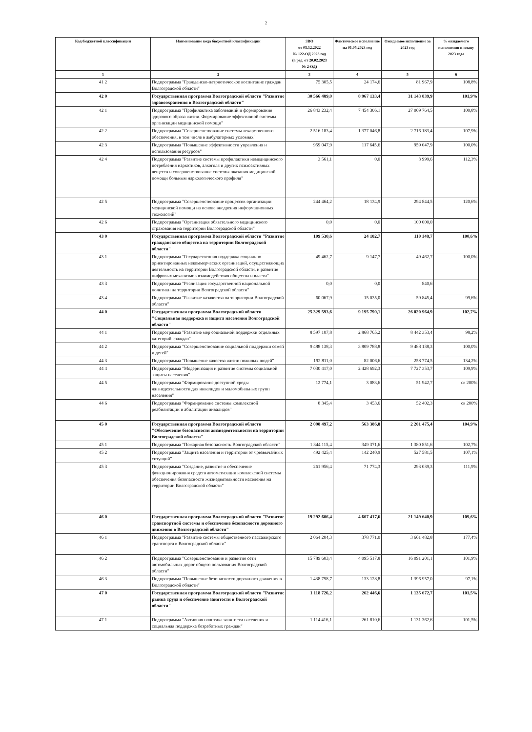2
| Код бюджетной классификации | Наименование кода бюджетной классификации | ЗВО от 05.12.2022 № 122-ОД 2023 год (в ред. от 20.02.2023 № 2-ОД) | Фактическое исполнение на 01.05.2023 год | Ожидаемое исполнение за 2023 год | % ожидаемого исполнения к плану 2023 года |
| --- | --- | --- | --- | --- | --- |
| 1 | 2 | 3 | 4 | 5 | 6 |
| 41 2 | Подпрограмма "Гражданско-патриотическое воспитание граждан Волгоградской области" | 75 305,5 | 24 174,6 | 81 967,9 | 108,8% |
| 42 0 | Государственная программа Волгоградской области "Развитие здравоохранения в Волгоградской области" | 30 566 489,0 | 8 967 133,4 | 31 143 839,9 | 101,9% |
| 42 1 | Подпрограмма "Профилактика заболеваний и формирование здорового образа жизни. Формирование эффективной системы организации медицинской помощи" | 26 843 232,4 | 7 454 306,1 | 27 069 764,5 | 100,8% |
| 42 2 | Подпрограмма "Совершенствование системы лекарственного обеспечения, в том числе в амбулаторных условиях" | 2 516 183,4 | 1 377 046,8 | 2 716 183,4 | 107,9% |
| 42 3 | Подпрограмма "Повышение эффективности управления и использования ресурсов" | 959 047,9 | 117 645,6 | 959 047,9 | 100,0% |
| 42 4 | Подпрограмма "Развитие системы профилактики немедицинского потребления наркотиков, алкоголя и других психоактивных веществ и совершенствование системы оказания медицинской помощи больным наркологического профиля" | 3 561,1 | 0,0 | 3 999,6 | 112,3% |
| 42 5 | Подпрограмма "Совершенствование процессов организации медицинской помощи на основе внедрения информационных технологий" | 244 464,2 | 18 134,9 | 294 844,5 | 120,6% |
| 42 6 | Подпрограмма "Организация обязательного медицинского страхования на территории Волгоградской области" | 0,0 | 0,0 | 100 000,0 | |
| 43 0 | Государственная программа Волгоградской области "Развитие гражданского общества на территории Волгоградской области" | 109 530,6 | 24 182,7 | 110 148,7 | 100,6% |
| 43 1 | Подпрограмма "Государственная поддержка социально ориентированных некоммерческих организаций, осуществляющих деятельность на территории Волгоградской области, и развитие цифровых механизмов взаимодействия общества и власти" | 49 462,7 | 9 147,7 | 49 462,7 | 100,0% |
| 43 3 | Подпрограмма "Реализация государственной национальной политики на территории Волгоградской области" | 0,0 | 0,0 | 840,6 | |
| 43 4 | Подпрограмма "Развитие казачества на территории Волгоградской области" | 60 067,9 | 15 035,0 | 59 845,4 | 99,6% |
| 44 0 | Государственная программа Волгоградской области "Социальная поддержка и защита населения Волгоградской области" | 25 329 593,6 | 9 195 790,1 | 26 020 964,9 | 102,7% |
| 44 1 | Подпрограмма "Развитие мер социальной поддержки отдельных категорий граждан" | 8 597 107,8 | 2 868 765,2 | 8 442 353,4 | 98,2% |
| 44 2 | Подпрограмма "Совершенствование социальной поддержки семей и детей" | 9 488 138,3 | 3 809 788,8 | 9 488 138,3 | 100,0% |
| 44 3 | Подпрограмма "Повышение качества жизни пожилых людей" | 192 811,0 | 82 006,6 | 258 774,5 | 134,2% |
| 44 4 | Подпрограмма "Модернизация и развитие системы социальной защиты населения" | 7 030 417,0 | 2 428 692,3 | 7 727 353,7 | 109,9% |
| 44 5 | Подпрограмма "Формирование доступной среды жизнедеятельности для инвалидов и маломобильных групп населения" | 12 774,1 | 3 083,6 | 51 942,7 | св 200% |
| 44 6 | Подпрограмма "Формирование системы комплексной реабилитации и абилитации инвалидов" | 8 345,4 | 3 453,6 | 52 402,3 | св 200% |
| 45 0 | Государственная программа Волгоградской области "Обеспечение безопасности жизнедеятельности на территории Волгоградской области" | 2 098 497,2 | 563 386,8 | 2 201 475,4 | 104,9% |
| 45 1 | Подпрограмма "Пожарная безопасность Волгоградской области" | 1 344 115,4 | 349 371,6 | 1 380 851,6 | 102,7% |
| 45 2 | Подпрограмма "Защита населения и территории от чрезвычайных ситуаций" | 492 425,4 | 142 240,9 | 527 581,5 | 107,1% |
| 45 3 | Подпрограмма "Создание, развитие и обеспечение функционирования средств автоматизации комплексной системы обеспечения безопасности жизнедеятельности населения на территории Волгоградской области" | 261 956,4 | 71 774,3 | 293 039,3 | 111,9% |
| 46 0 | Государственная программа Волгоградской области "Развитие транспортной системы и обеспечение безопасности дорожного движения в Волгоградской области" | 19 292 606,4 | 4 607 417,6 | 21 149 640,9 | 109,6% |
| 46 1 | Подпрограмма "Развитие системы общественного пассажирского транспорта в Волгоградской области" | 2 064 204,3 | 378 771,0 | 3 661 482,8 | 177,4% |
| 46 2 | Подпрограмма "Совершенствование и развитие сети автомобильных дорог общего пользования Волгоградской области" | 15 789 603,4 | 4 095 517,8 | 16 091 201,1 | 101,9% |
| 46 3 | Подпрограмма "Повышение безопасности дорожного движения в Волгоградской области" | 1 438 798,7 | 133 128,8 | 1 396 957,0 | 97,1% |
| 47 0 | Государственная программа Волгоградской области "Развитие рынка труда и обеспечение занятости в Волгоградской области" | 1 118 726,2 | 262 446,6 | 1 135 672,7 | 101,5% |
| 47 1 | Подпрограмма "Активная политика занятости населения и социальная поддержка безработных граждан" | 1 114 416,1 | 261 810,6 | 1 131 362,6 | 101,5% |